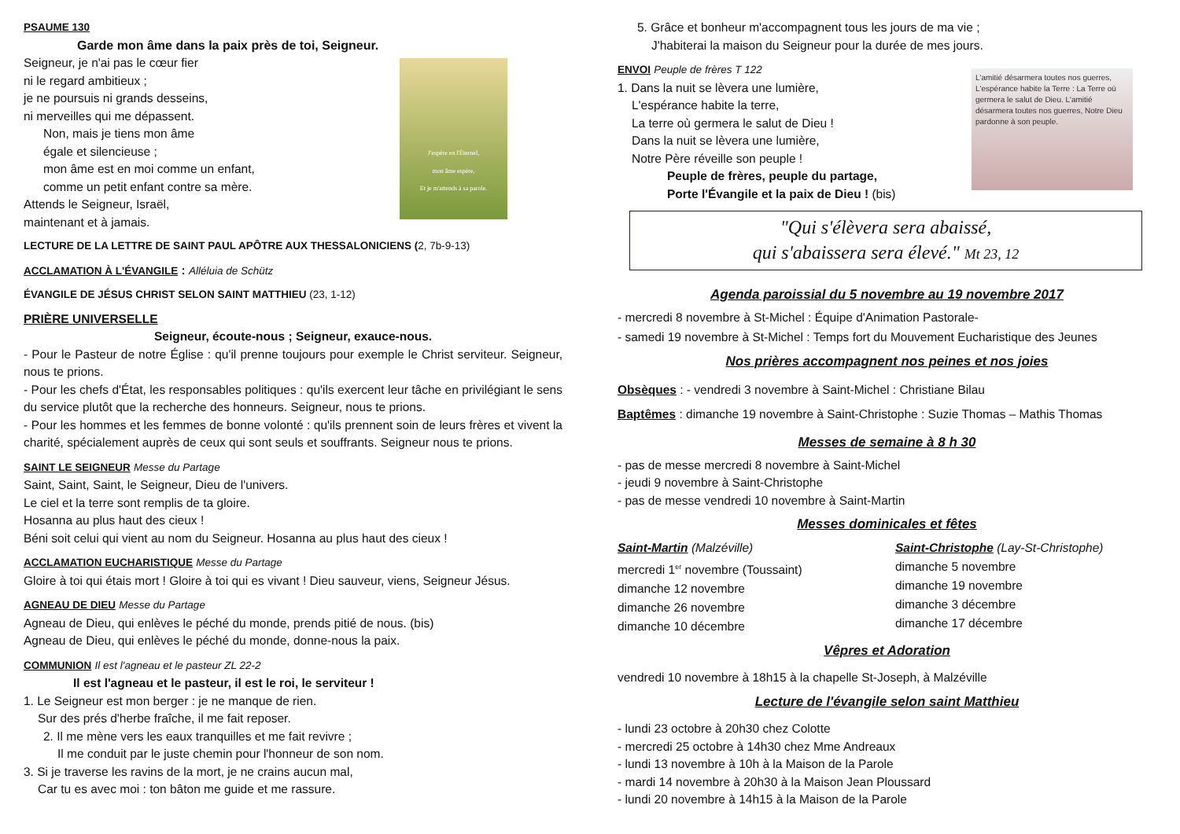PSAUME 130
Garde mon âme dans la paix près de toi, Seigneur.
Seigneur, je n'ai pas le cœur fier
ni le regard ambitieux ;
je ne poursuis ni grands desseins,
ni merveilles qui me dépassent.
Non, mais je tiens mon âme
égale et silencieuse ;
mon âme est en moi comme un enfant,
comme un petit enfant contre sa mère.
Attends le Seigneur, Israël,
maintenant et à jamais.
J'espère en l'Éternel,
mon âme espère,
Et je m'attends à sa parole.
LECTURE DE LA LETTRE DE SAINT PAUL APÔTRE AUX THESSALONICIENS (2, 7b-9-13)
ACCLAMATION À L'ÉVANGILE : Alléluia de Schütz
ÉVANGILE DE JÉSUS CHRIST SELON SAINT MATTHIEU (23, 1-12)
PRIÈRE UNIVERSELLE
Seigneur, écoute-nous ; Seigneur, exauce-nous.
- Pour le Pasteur de notre Église : qu'il prenne toujours pour exemple le Christ serviteur. Seigneur, nous te prions.
- Pour les chefs d'État, les responsables politiques : qu'ils exercent leur tâche en privilégiant le sens du service plutôt que la recherche des honneurs. Seigneur, nous te prions.
- Pour les hommes et les femmes de bonne volonté : qu'ils prennent soin de leurs frères et vivent la charité, spécialement auprès de ceux qui sont seuls et souffrants. Seigneur nous te prions.
SAINT LE SEIGNEUR Messe du Partage
Saint, Saint, Saint, le Seigneur, Dieu de l'univers.
Le ciel et la terre sont remplis de ta gloire.
Hosanna au plus haut des cieux !
Béni soit celui qui vient au nom du Seigneur. Hosanna au plus haut des cieux !
ACCLAMATION EUCHARISTIQUE Messe du Partage
Gloire à toi qui étais mort ! Gloire à toi qui es vivant ! Dieu sauveur, viens, Seigneur Jésus.
AGNEAU DE DIEU Messe du Partage
Agneau de Dieu, qui enlèves le péché du monde, prends pitié de nous. (bis)
Agneau de Dieu, qui enlèves le péché du monde, donne-nous la paix.
COMMUNION Il est l'agneau et le pasteur ZL 22-2
Il est l'agneau et le pasteur, il est le roi, le serviteur !
1. Le Seigneur est mon berger : je ne manque de rien.
Sur des prés d'herbe fraîche, il me fait reposer.
2. Il me mène vers les eaux tranquilles et me fait revivre ;
Il me conduit par le juste chemin pour l'honneur de son nom.
3. Si je traverse les ravins de la mort, je ne crains aucun mal,
Car tu es avec moi : ton bâton me guide et me rassure.
5. Grâce et bonheur m'accompagnent tous les jours de ma vie ;
J'habiterai la maison du Seigneur pour la durée de mes jours.
ENVOI Peuple de frères T 122
1. Dans la nuit se lèvera une lumière,
L'espérance habite la terre,
La terre où germera le salut de Dieu !
Dans la nuit se lèvera une lumière,
Notre Père réveille son peuple !
Peuple de frères, peuple du partage,
Porte l'Évangile et la paix de Dieu ! (bis)
L'amitié désarmera toutes nos guerres, L'espérance habite la Terre : La Terre où germera le salut de Dieu. L'amitié désarmera toutes nos guerres, Notre Dieu pardonne à son peuple.
"Qui s'élèvera sera abaissé,
qui s'abaissera sera élevé." Mt 23, 12
Agenda paroissial du 5 novembre au 19 novembre 2017
- mercredi 8 novembre à St-Michel : Équipe d'Animation Pastorale-
- samedi 19 novembre à St-Michel : Temps fort du Mouvement Eucharistique des Jeunes
Nos prières accompagnent nos peines et nos joies
Obsèques : - vendredi 3 novembre à Saint-Michel : Christiane Bilau
Baptêmes : dimanche 19 novembre à Saint-Christophe : Suzie Thomas – Mathis Thomas
Messes de semaine à 8 h 30
- pas de messe mercredi 8 novembre à Saint-Michel
- jeudi 9 novembre à Saint-Christophe
- pas de messe vendredi 10 novembre à Saint-Martin
Messes dominicales et fêtes
Saint-Martin (Malzéville)
mercredi 1<sup>er</sup> novembre (Toussaint)
dimanche 12 novembre
dimanche 26 novembre
dimanche 10 décembre
Saint-Christophe (Lay-St-Christophe)
dimanche 5 novembre
dimanche 19 novembre
dimanche 3 décembre
dimanche 17 décembre
Vêpres et Adoration
vendredi 10 novembre à 18h15 à la chapelle St-Joseph, à Malzéville
Lecture de l'évangile selon saint Matthieu
- lundi 23 octobre à 20h30 chez Colotte
- mercredi 25 octobre à 14h30 chez Mme Andreaux
- lundi 13 novembre à 10h à la Maison de la Parole
- mardi 14 novembre à 20h30 à la Maison Jean Ploussard
- lundi 20 novembre à 14h15 à la Maison de la Parole